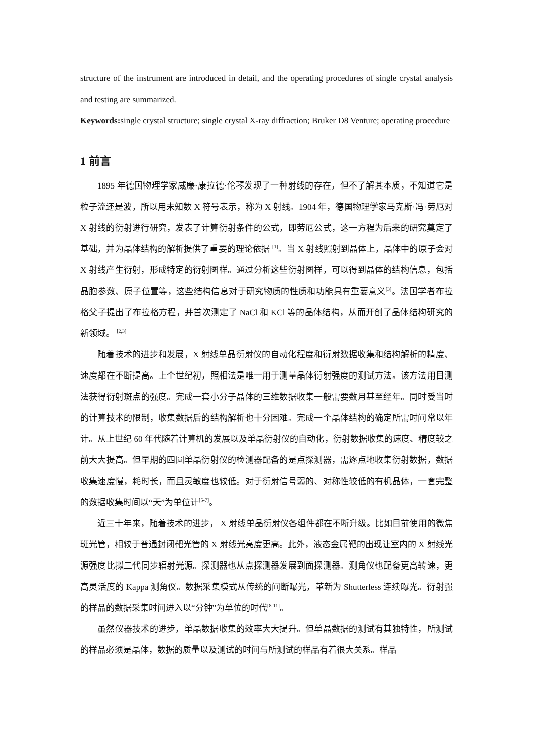structure of the instrument are introduced in detail, and the operating procedures of single crystal analysis and testing are summarized.
Keywords: single crystal structure; single crystal X-ray diffraction; Bruker D8 Venture; operating procedure
1 前言
1895 年德国物理学家威廉·康拉德·伦琴发现了一种射线的存在，但不了解其本质，不知道它是粒子流还是波，所以用未知数 X 符号表示，称为 X 射线。1904 年，德国物理学家马克斯·冯·劳厄对 X 射线的衍射进行研究，发表了计算衍射条件的公式，即劳厄公式，这一方程为后来的研究奠定了基础，并为晶体结构的解析提供了重要的理论依据 <sup>[1]</sup>。当 X 射线照射到晶体上，晶体中的原子会对 X 射线产生衍射，形成特定的衍射图样。通过分析这些衍射图样，可以得到晶体的结构信息，包括晶胞参数、原子位置等，这些结构信息对于研究物质的性质和功能具有重要意义<sup>[3]</sup>。法国学者布拉格父子提出了布拉格方程，并首次测定了 NaCl 和 KCl 等的晶体结构，从而开创了晶体结构研究的新领域。 <sup>[2,3]</sup>
随着技术的进步和发展，X 射线单晶衍射仪的自动化程度和衍射数据收集和结构解析的精度、速度都在不断提高。上个世纪初，照相法是唯一用于测量晶体衍射强度的测试方法。该方法用目测法获得衍射斑点的强度。完成一套小分子晶体的三维数据收集一般需要数月甚至经年。同时受当时的计算技术的限制，收集数据后的结构解析也十分困难。完成一个晶体结构的确定所需时间常以年计。从上世纪 60 年代随着计算机的发展以及单晶衍射仪的自动化，衍射数据收集的速度、精度较之前大大提高。但早期的四圆单晶衍射仪的检测器配备的是点探测器，需逐点地收集衍射数据，数据收集速度慢，耗时长，而且灵敏度也较低。对于衍射信号弱的、对称性较低的有机晶体，一套完整的数据收集时间以“天”为单位计<sup>[5-7]</sup>。
近三十年来，随着技术的进步， X 射线单晶衍射仪各组件都在不断升级。比如目前使用的微焦斑光管，相较于普通封闭靶光管的 X 射线光亮度更高。此外，液态金属靶的出现让室内的 X 射线光源强度比拟二代同步辐射光源。探测器也从点探测器发展到面探测器。测角仪也配备更高转速，更高灵活度的 Kappa 测角仪。数据采集模式从传统的间断曝光，革新为 Shutterless 连续曝光。衍射强的样品的数据采集时间进入以“分钟”为单位的时代<sup>[8-11]</sup>。
虽然仪器技术的进步，单晶数据收集的效率大大提升。但单晶数据的测试有其独特性，所测试的样品必须是晶体，数据的质量以及测试的时间与所测试的样品有着很大关系。样品